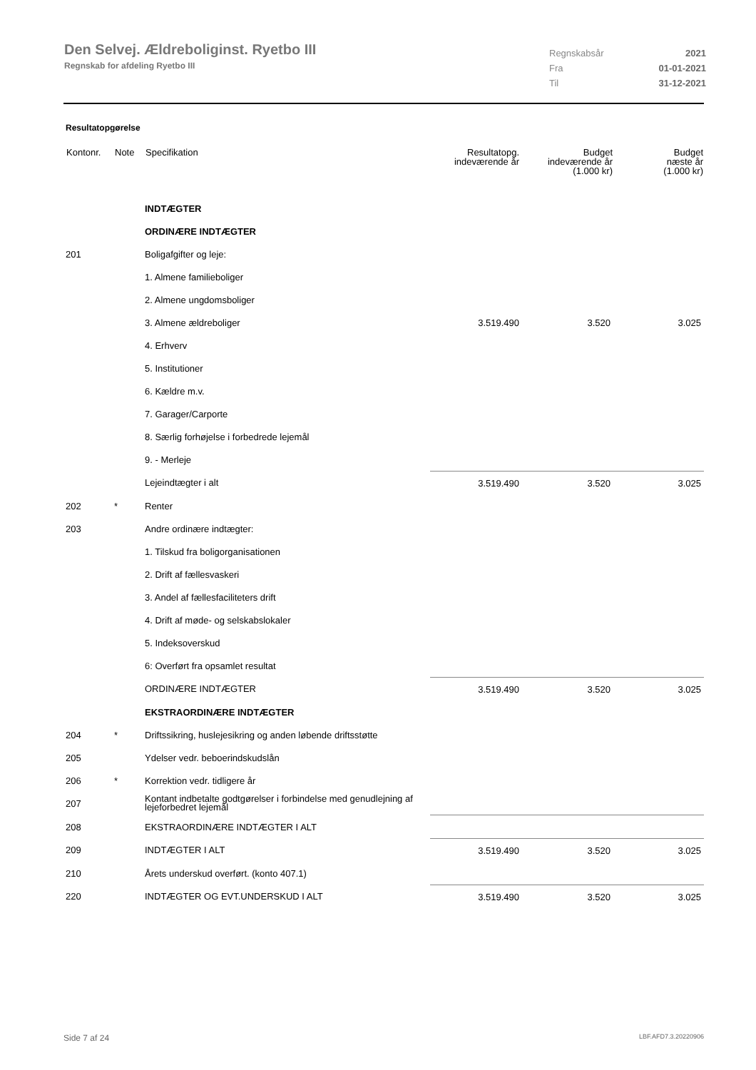Den Selvej. Ældreboliginst. Ryetbo III
Regnskab for afdeling Ryetbo III
| Regnskabsår | 2021 |
| Fra | 01-01-2021 |
| Til | 31-12-2021 |
Resultatopgørelse
| Kontonr. | Note | Specifikation | Resultatopg. indeværende år | Budget indeværende år (1.000 kr) | Budget næste år (1.000 kr) |
| --- | --- | --- | --- | --- | --- |
| | | INDTÆGTER | | | |
| | | ORDINÆRE INDTÆGTER | | | |
| 201 | | Boligafgifter og leje: | | | |
| | | 1. Almene familieboliger | | | |
| | | 2. Almene ungdomsboliger | | | |
| | | 3. Almene ældreboliger | 3.519.490 | 3.520 | 3.025 |
| | | 4. Erhverv | | | |
| | | 5. Institutioner | | | |
| | | 6. Kældre m.v. | | | |
| | | 7. Garager/Carporte | | | |
| | | 8. Særlig forhøjelse i forbedrede lejemål | | | |
| | | 9. - Merleje | | | |
| | | Lejeindtægter i alt | 3.519.490 | 3.520 | 3.025 |
| 202 | * | Renter | | | |
| 203 | | Andre ordinære indtægter: | | | |
| | | 1. Tilskud fra boligorganisationen | | | |
| | | 2. Drift af fællesvaskeri | | | |
| | | 3. Andel af fællesfaciliteters drift | | | |
| | | 4. Drift af møde- og selskabslokaler | | | |
| | | 5. Indeksoverskud | | | |
| | | 6: Overført fra opsamlet resultat | | | |
| | | ORDINÆRE INDTÆGTER | 3.519.490 | 3.520 | 3.025 |
| | | EKSTRAORDINÆRE INDTÆGTER | | | |
| 204 | * | Driftssikring, huslejesikring og anden løbende driftsstøtte | | | |
| 205 | | Ydelser vedr. beboerindskudslån | | | |
| 206 | * | Korrektion vedr. tidligere år | | | |
| 207 | | Kontant indbetalte godtgørelser i forbindelse med genudlejning af lejeforbedret lejemål | | | |
| 208 | | EKSTRAORDINÆRE INDTÆGTER I ALT | | | |
| 209 | | INDTÆGTER I ALT | 3.519.490 | 3.520 | 3.025 |
| 210 | | Årets underskud overført. (konto 407.1) | | | |
| 220 | | INDTÆGTER OG EVT.UNDERSKUD I ALT | 3.519.490 | 3.520 | 3.025 |
Side 7 af 24 LBF.AFD7.3.20220906